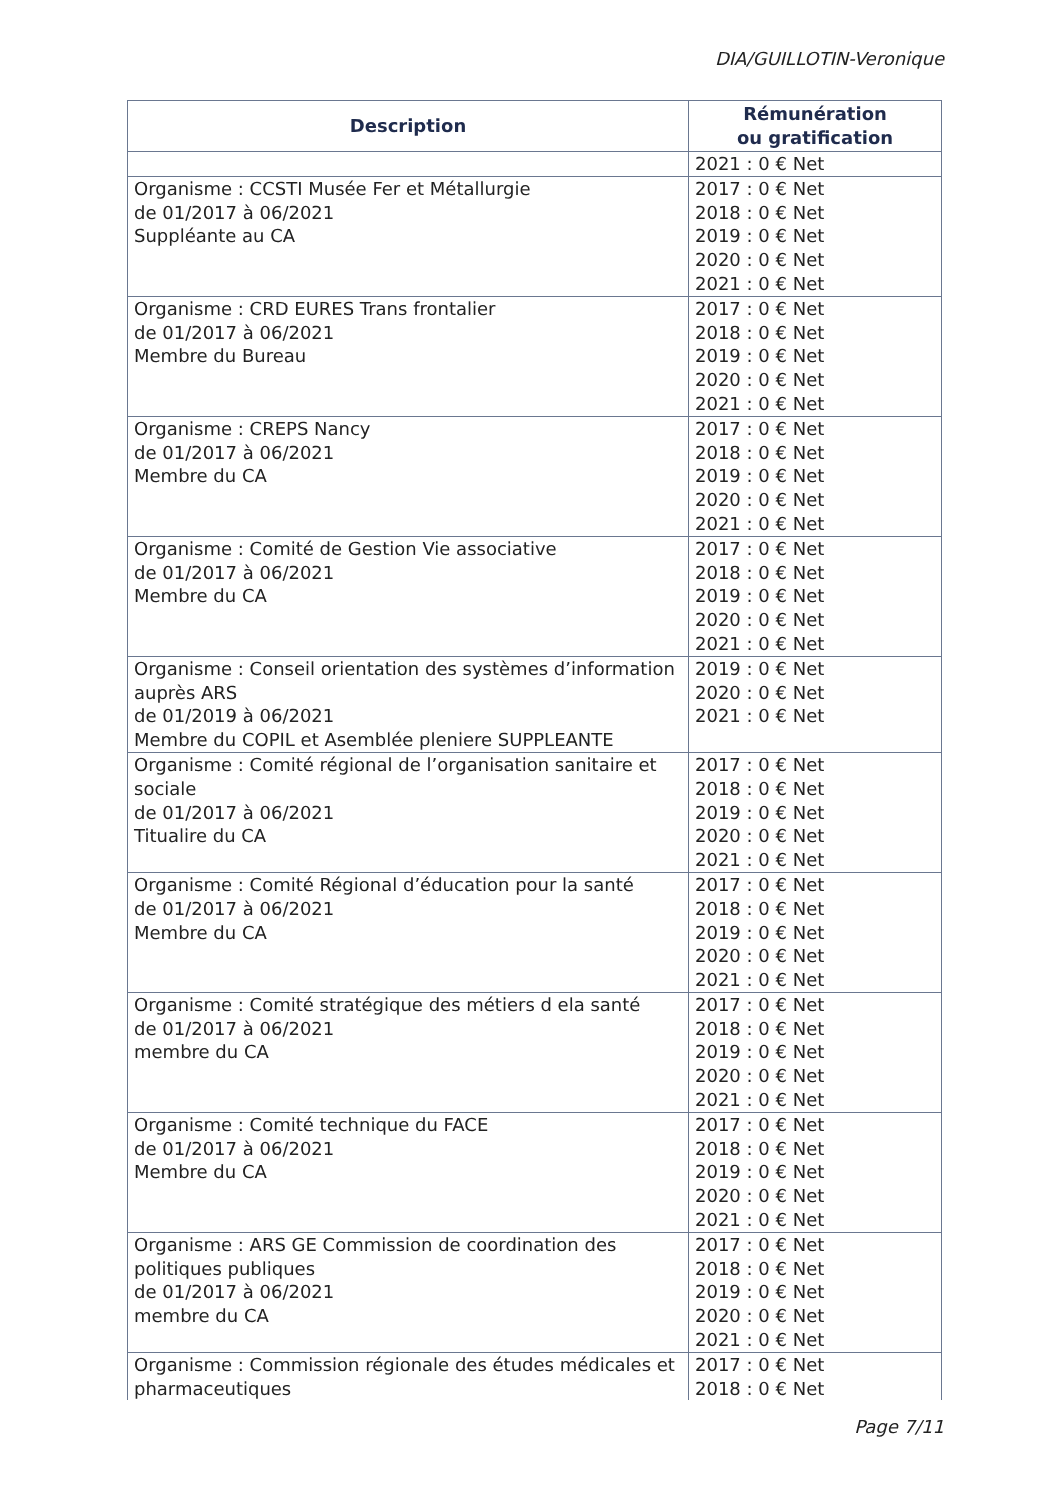DIA/GUILLOTIN-Veronique
| Description | Rémunération ou gratification |
| --- | --- |
| | 2021 : 0 € Net |
| Organisme : CCSTI Musée Fer et Métallurgie de 01/2017 à 06/2021 Suppléante au CA | 2017 : 0 € Net 2018 : 0 € Net 2019 : 0 € Net 2020 : 0 € Net 2021 : 0 € Net |
| Organisme : CRD EURES Trans frontalier de 01/2017 à 06/2021 Membre du Bureau | 2017 : 0 € Net 2018 : 0 € Net 2019 : 0 € Net 2020 : 0 € Net 2021 : 0 € Net |
| Organisme : CREPS Nancy de 01/2017 à 06/2021 Membre du CA | 2017 : 0 € Net 2018 : 0 € Net 2019 : 0 € Net 2020 : 0 € Net 2021 : 0 € Net |
| Organisme : Comité de Gestion Vie associative de 01/2017 à 06/2021 Membre du CA | 2017 : 0 € Net 2018 : 0 € Net 2019 : 0 € Net 2020 : 0 € Net 2021 : 0 € Net |
| Organisme : Conseil orientation des systèmes d’information auprès ARS de 01/2019 à 06/2021 Membre du COPIL et Asemblée pleniere SUPPLEANTE | 2019 : 0 € Net 2020 : 0 € Net 2021 : 0 € Net |
| Organisme : Comité régional de l’organisation sanitaire et sociale de 01/2017 à 06/2021 Titualire du CA | 2017 : 0 € Net 2018 : 0 € Net 2019 : 0 € Net 2020 : 0 € Net 2021 : 0 € Net |
| Organisme : Comité Régional d’éducation pour la santé de 01/2017 à 06/2021 Membre du CA | 2017 : 0 € Net 2018 : 0 € Net 2019 : 0 € Net 2020 : 0 € Net 2021 : 0 € Net |
| Organisme : Comité stratégique des métiers d ela santé de 01/2017 à 06/2021 membre du CA | 2017 : 0 € Net 2018 : 0 € Net 2019 : 0 € Net 2020 : 0 € Net 2021 : 0 € Net |
| Organisme : Comité technique du FACE de 01/2017 à 06/2021 Membre du CA | 2017 : 0 € Net 2018 : 0 € Net 2019 : 0 € Net 2020 : 0 € Net 2021 : 0 € Net |
| Organisme : ARS GE Commission de coordination des politiques publiques de 01/2017 à 06/2021 membre du CA | 2017 : 0 € Net 2018 : 0 € Net 2019 : 0 € Net 2020 : 0 € Net 2021 : 0 € Net |
| Organisme : Commission régionale des études médicales et pharmaceutiques | 2017 : 0 € Net 2018 : 0 € Net |
Page 7/11